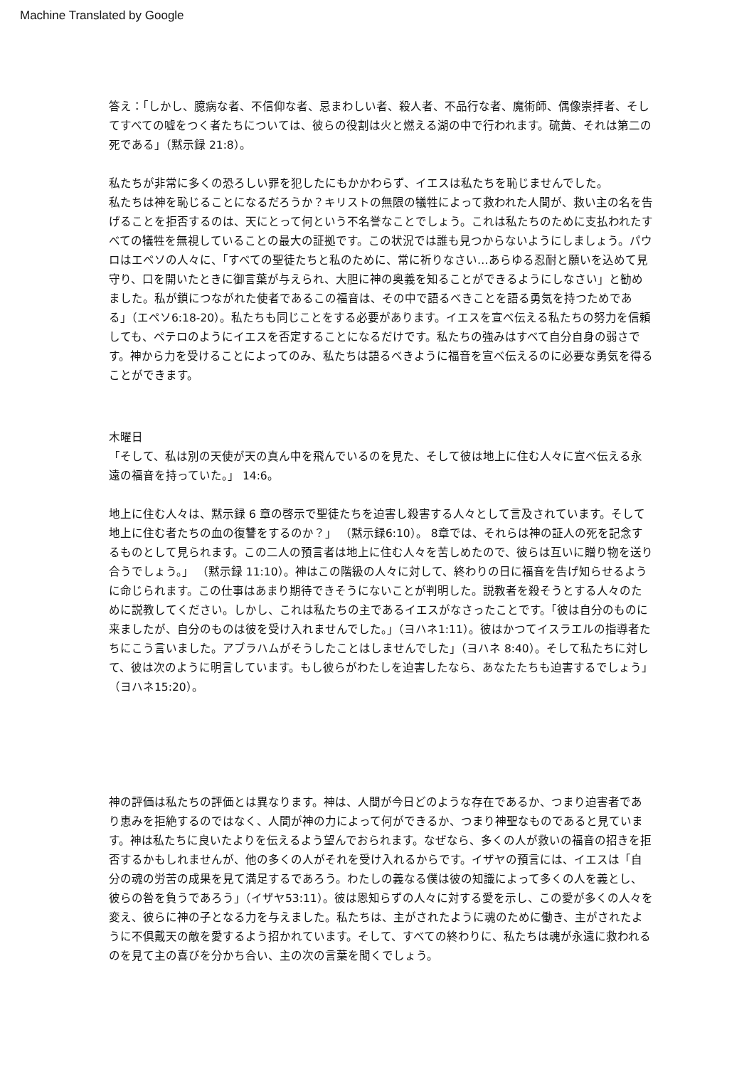Machine Translated by Google
答え：「しかし、臆病な者、不信仰な者、忌まわしい者、殺人者、不品行な者、魔術師、偶像崇拝者、そしてすべての嘘をつく者たちについては、彼らの役割は火と燃える湖の中で行われます。硫黄、それは第二の死である」（黙示録 21:8）。
私たちが非常に多くの恐ろしい罪を犯したにもかかわらず、イエスは私たちを恥じませんでした。
私たちは神を恥じることになるだろうか？キリストの無限の犠牲によって救われた人間が、救い主の名を告げることを拒否するのは、天にとって何という不名誉なことでしょう。これは私たちのために支払われたすべての犠牲を無視していることの最大の証拠です。この状況では誰も見つからないようにしましょう。パウロはエペソの人々に、「すべての聖徒たちと私のために、常に祈りなさい…あらゆる忍耐と願いを込めて見守り、口を開いたときに御言葉が与えられ、大胆に神の奥義を知ることができるようにしなさい」と勧めました。私が鎖につながれた使者であるこの福音は、その中で語るべきことを語る勇気を持つためである」（エペソ6:18-20）。私たちも同じことをする必要があります。イエスを宣べ伝える私たちの努力を信頼しても、ペテロのようにイエスを否定することになるだけです。私たちの強みはすべて自分自身の弱さです。神から力を受けることによってのみ、私たちは語るべきように福音を宣べ伝えるのに必要な勇気を得ることができます。
木曜日
「そして、私は別の天使が天の真ん中を飛んでいるのを見た、そして彼は地上に住む人々に宣べ伝える永遠の福音を持っていた。」 14:6。
地上に住む人々は、黙示録 6 章の啓示で聖徒たちを迫害し殺害する人々として言及されています。そして地上に住む者たちの血の復讐をするのか？」 （黙示録6:10）。 8章では、それらは神の証人の死を記念するものとして見られます。この二人の預言者は地上に住む人々を苦しめたので、彼らは互いに贈り物を送り合うでしょう。」 （黙示録 11:10）。神はこの階級の人々に対して、終わりの日に福音を告げ知らせるように命じられます。この仕事はあまり期待できそうにないことが判明した。説教者を殺そうとする人々のために説教してください。しかし、これは私たちの主であるイエスがなさったことです。「彼は自分のものに来ましたが、自分のものは彼を受け入れませんでした。」（ヨハネ1:11）。彼はかつてイスラエルの指導者たちにこう言いました。アブラハムがそうしたことはしませんでした」（ヨハネ 8:40）。そして私たちに対して、彼は次のように明言しています。もし彼らがわたしを迫害したなら、あなたたちも迫害するでしょう」（ヨハネ15:20）。
神の評価は私たちの評価とは異なります。神は、人間が今日どのような存在であるか、つまり迫害者であり恵みを拒絶するのではなく、人間が神の力によって何ができるか、つまり神聖なものであると見ています。神は私たちに良いたよりを伝えるよう望んでおられます。なぜなら、多くの人が救いの福音の招きを拒否するかもしれませんが、他の多くの人がそれを受け入れるからです。イザヤの預言には、イエスは「自分の魂の労苦の成果を見て満足するであろう。わたしの義なる僕は彼の知識によって多くの人を義とし、彼らの咎を負うであろう」（イザヤ53:11）。彼は恩知らずの人々に対する愛を示し、この愛が多くの人々を変え、彼らに神の子となる力を与えました。私たちは、主がされたように魂のために働き、主がされたように不倶戴天の敵を愛するよう招かれています。そして、すべての終わりに、私たちは魂が永遠に救われるのを見て主の喜びを分かち合い、主の次の言葉を聞くでしょう。